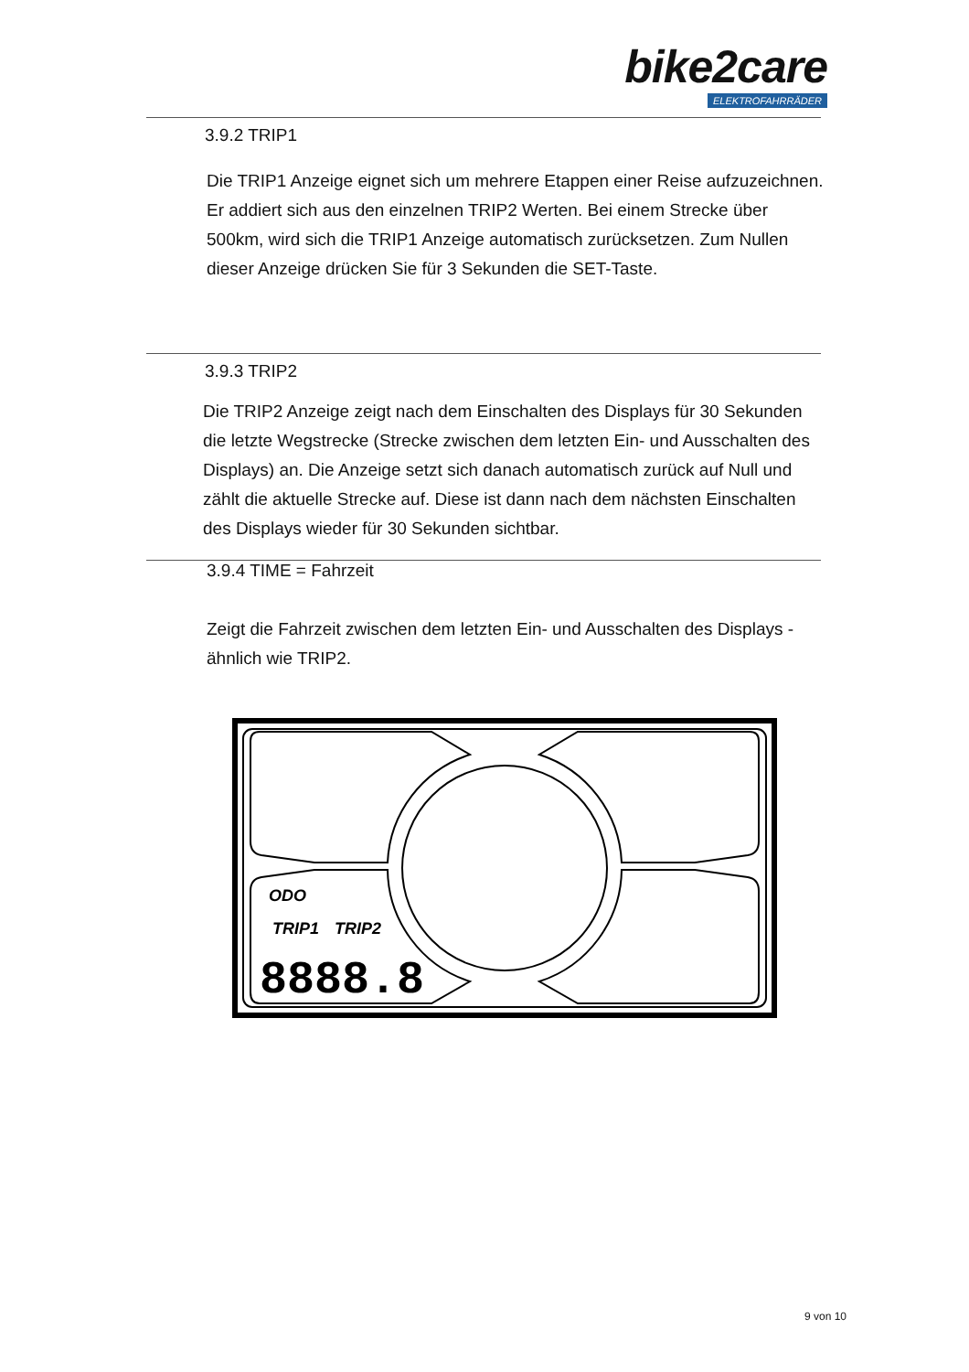bike2care
ELEKTROFAHRRÄDER
3.9.2 TRIP1
Die TRIP1 Anzeige eignet sich um mehrere Etappen einer Reise aufzuzeichnen. Er addiert sich aus den einzelnen TRIP2 Werten. Bei einem Strecke über 500km, wird sich die TRIP1 Anzeige automatisch zurücksetzen. Zum Nullen dieser Anzeige drücken Sie für 3 Sekunden die SET-Taste.
3.9.3 TRIP2
Die TRIP2 Anzeige zeigt nach dem Einschalten des Displays für 30 Sekunden die letzte Wegstrecke (Strecke zwischen dem letzten Ein- und Ausschalten des Displays) an. Die Anzeige setzt sich danach automatisch zurück auf Null und zählt die aktuelle Strecke auf. Diese ist dann nach dem nächsten Einschalten des Displays wieder für 30 Sekunden sichtbar.
3.9.4 TIME = Fahrzeit
Zeigt die Fahrzeit zwischen dem letzten Ein- und Ausschalten des Displays - ähnlich wie TRIP2.
ODO
TRIP1
TRIP2
8888.8
9 von 10